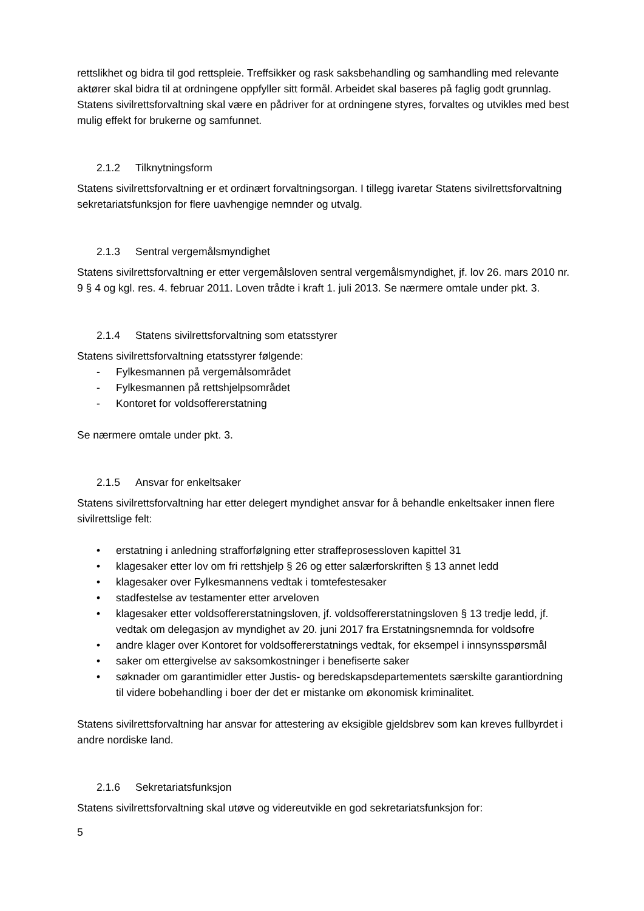rettslikhet og bidra til god rettspleie. Treffsikker og rask saksbehandling og samhandling med relevante aktører skal bidra til at ordningene oppfyller sitt formål. Arbeidet skal baseres på faglig godt grunnlag. Statens sivilrettsforvaltning skal være en pådriver for at ordningene styres, forvaltes og utvikles med best mulig effekt for brukerne og samfunnet.
2.1.2 Tilknytningsform
Statens sivilrettsforvaltning er et ordinært forvaltningsorgan. I tillegg ivaretar Statens sivilrettsforvaltning sekretariatsfunksjon for flere uavhengige nemnder og utvalg.
2.1.3 Sentral vergemålsmyndighet
Statens sivilrettsforvaltning er etter vergemålsloven sentral vergemålsmyndighet, jf. lov 26. mars 2010 nr. 9 § 4 og kgl. res. 4. februar 2011. Loven trådte i kraft 1. juli 2013. Se nærmere omtale under pkt. 3.
2.1.4 Statens sivilrettsforvaltning som etatsstyrer
Statens sivilrettsforvaltning etatsstyrer følgende:
- Fylkesmannen på vergemålsområdet
- Fylkesmannen på rettshjelpsområdet
- Kontoret for voldsoffererstatning
Se nærmere omtale under pkt. 3.
2.1.5 Ansvar for enkeltsaker
Statens sivilrettsforvaltning har etter delegert myndighet ansvar for å behandle enkeltsaker innen flere sivilrettslige felt:
• erstatning i anledning strafforfølgning etter straffeprosessloven kapittel 31
• klagesaker etter lov om fri rettshjelp § 26 og etter salærforskriften § 13 annet ledd
• klagesaker over Fylkesmannens vedtak i tomtefestesaker
• stadfestelse av testamenter etter arveloven
• klagesaker etter voldsoffererstatningsloven, jf. voldsoffererstatningsloven § 13 tredje ledd, jf. vedtak om delegasjon av myndighet av 20. juni 2017 fra Erstatningsnemnda for voldsofre
• andre klager over Kontoret for voldsoffererstatnings vedtak, for eksempel i innsynsspørsmål
• saker om ettergivelse av saksomkostninger i benefiserte saker
• søknader om garantimidler etter Justis- og beredskapsdepartementets særskilte garantiordning til videre bobehandling i boer der det er mistanke om økonomisk kriminalitet.
Statens sivilrettsforvaltning har ansvar for attestering av eksigible gjeldsbrev som kan kreves fullbyrdet i andre nordiske land.
2.1.6 Sekretariatsfunksjon
Statens sivilrettsforvaltning skal utøve og videreutvikle en god sekretariatsfunksjon for:
5